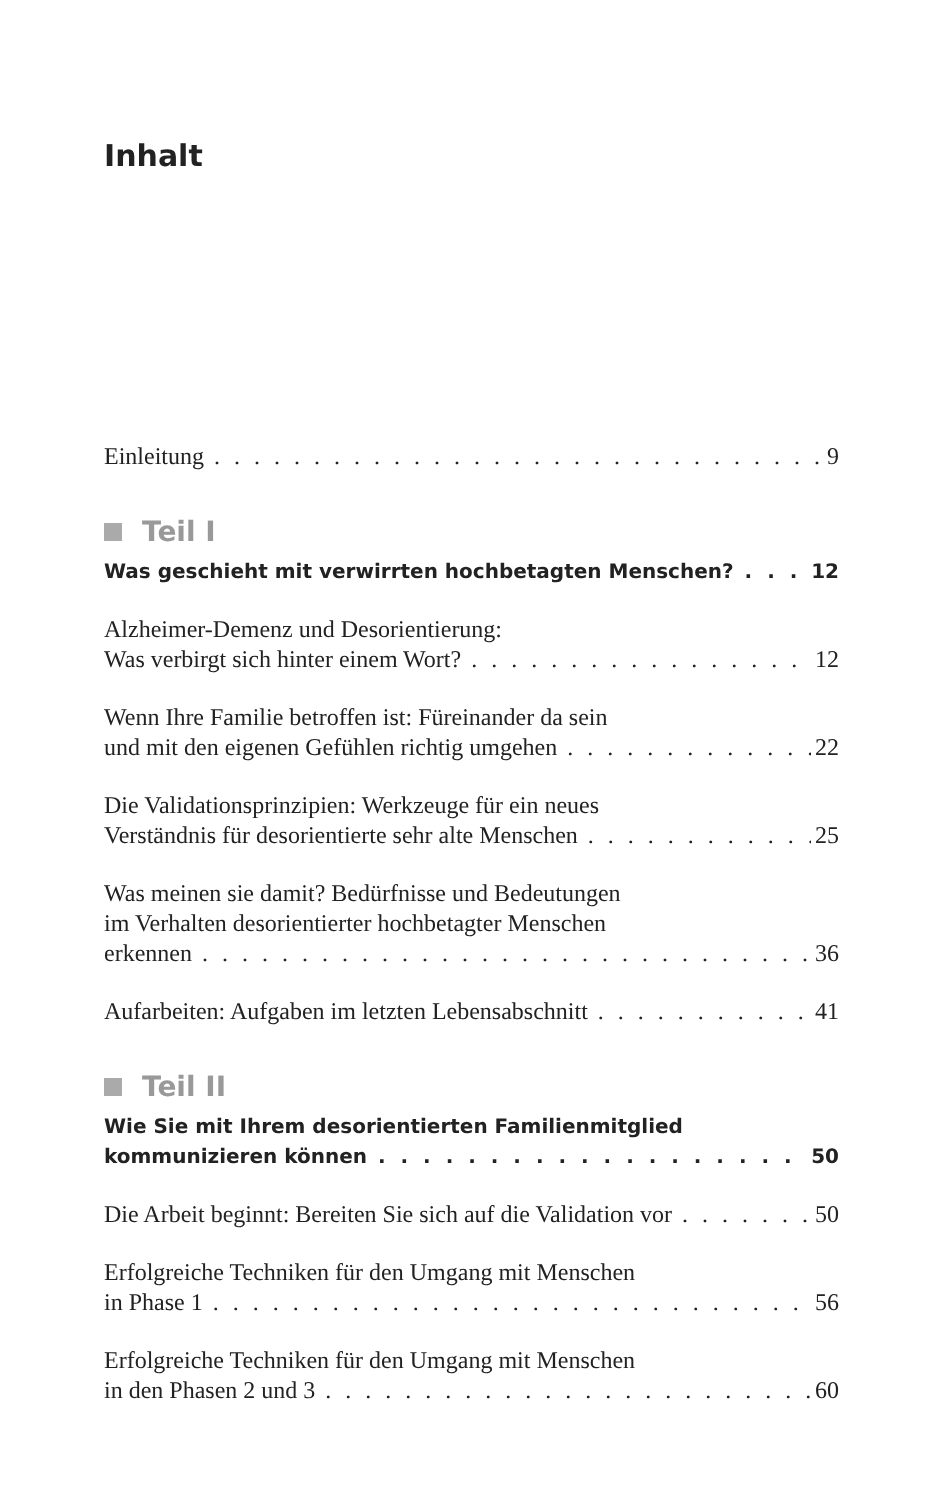Inhalt
Einleitung 9
Teil I
Was geschieht mit verwirrten hochbetagten Menschen? 12
Alzheimer-Demenz und Desorientierung:
Was verbirgt sich hinter einem Wort? 12
Wenn Ihre Familie betroffen ist: Füreinander da sein
und mit den eigenen Gefühlen richtig umgehen 22
Die Validationsprinzipien: Werkzeuge für ein neues
Verständnis für desorientierte sehr alte Menschen 25
Was meinen sie damit? Bedürfnisse und Bedeutungen
im Verhalten desorientierter hochbetagter Menschen
erkennen 36
Aufarbeiten: Aufgaben im letzten Lebensabschnitt 41
Teil II
Wie Sie mit Ihrem desorientierten Familienmitglied
kommunizieren können 50
Die Arbeit beginnt: Bereiten Sie sich auf die Validation vor 50
Erfolgreiche Techniken für den Umgang mit Menschen
in Phase 1 56
Erfolgreiche Techniken für den Umgang mit Menschen
in den Phasen 2 und 3 60